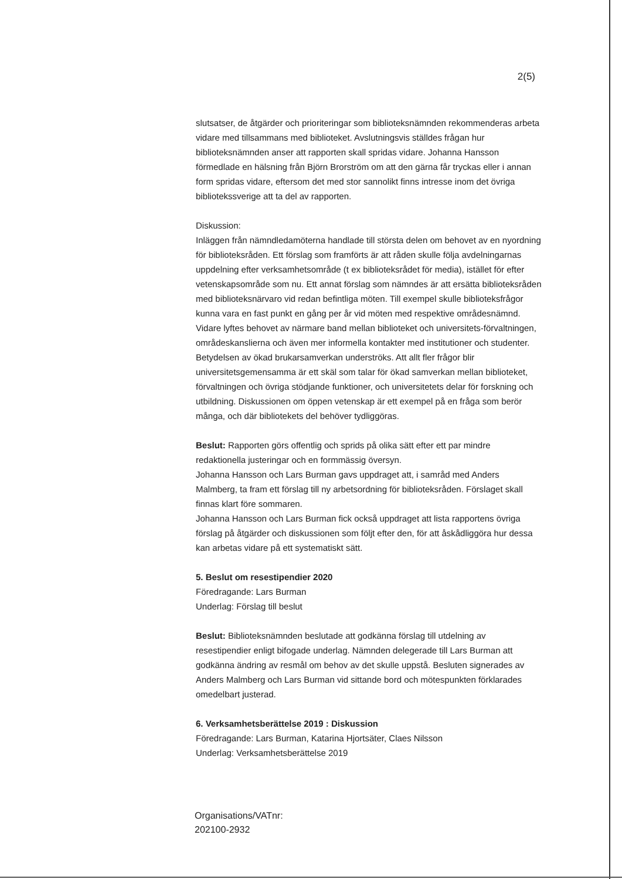2(5)
slutsatser, de åtgärder och prioriteringar som biblioteksnämnden rekommenderas arbeta vidare med tillsammans med biblioteket. Avslutningsvis ställdes frågan hur biblioteksnämnden anser att rapporten skall spridas vidare. Johanna Hansson förmedlade en hälsning från Björn Brorström om att den gärna får tryckas eller i annan form spridas vidare, eftersom det med stor sannolikt finns intresse inom det övriga bibliotekssverige att ta del av rapporten.
Diskussion:
Inläggen från nämndledamöterna handlade till största delen om behovet av en nyordning för biblioteksråden. Ett förslag som framförts är att råden skulle följa avdelningarnas uppdelning efter verksamhetsområde (t ex biblioteksrådet för media), istället för efter vetenskapsområde som nu. Ett annat förslag som nämndes är att ersätta biblioteksråden med biblioteksnärvaro vid redan befintliga möten. Till exempel skulle biblioteksfrågor kunna vara en fast punkt en gång per år vid möten med respektive områdesnämnd.
Vidare lyftes behovet av närmare band mellan biblioteket och universitets-förvaltningen, områdeskanslierna och även mer informella kontakter med institutioner och studenter. Betydelsen av ökad brukarsamverkan underströks. Att allt fler frågor blir universitetsgemensamma är ett skäl som talar för ökad samverkan mellan biblioteket, förvaltningen och övriga stödjande funktioner, och universitetets delar för forskning och utbildning. Diskussionen om öppen vetenskap är ett exempel på en fråga som berör många, och där bibliotekets del behöver tydliggöras.
Beslut: Rapporten görs offentlig och sprids på olika sätt efter ett par mindre redaktionella justeringar och en formmässig översyn.
Johanna Hansson och Lars Burman gavs uppdraget att, i samråd med Anders Malmberg, ta fram ett förslag till ny arbetsordning för biblioteksråden. Förslaget skall finnas klart före sommaren.
Johanna Hansson och Lars Burman fick också uppdraget att lista rapportens övriga förslag på åtgärder och diskussionen som följt efter den, för att åskådliggöra hur dessa kan arbetas vidare på ett systematiskt sätt.
5. Beslut om resestipendier 2020
Föredragande: Lars Burman
Underlag: Förslag till beslut
Beslut: Biblioteksnämnden beslutade att godkänna förslag till utdelning av resestipendier enligt bifogade underlag. Nämnden delegerade till Lars Burman att godkänna ändring av resmål om behov av det skulle uppstå. Besluten signerades av Anders Malmberg och Lars Burman vid sittande bord och mötespunkten förklarades omedelbart justerad.
6. Verksamhetsberättelse 2019 : Diskussion
Föredragande: Lars Burman, Katarina Hjortsäter, Claes Nilsson
Underlag: Verksamhetsberättelse 2019
Organisations/VATnr:
202100-2932